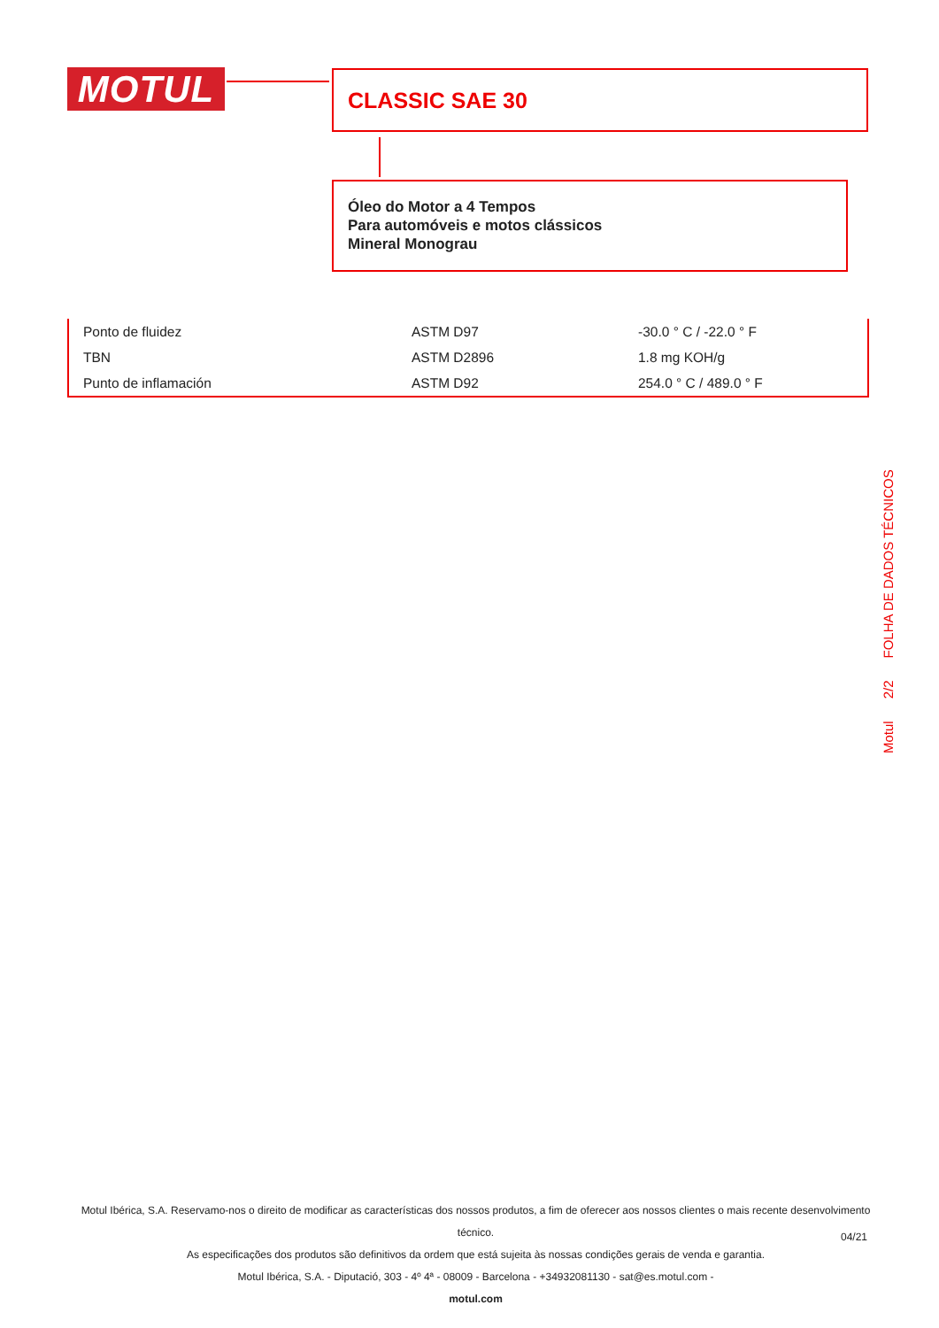MOTUL CLASSIC SAE 30
Óleo do Motor a 4 Tempos
Para automóveis e motos clássicos
Mineral Monograu
| Ponto de fluidez | ASTM D97 | -30.0 ° C / -22.0 ° F |
| TBN | ASTM D2896 | 1.8 mg KOH/g |
| Punto de inflamación | ASTM D92 | 254.0 ° C / 489.0 ° F |
Motul 2/2 FOLHA DE DADOS TÉCNICOS
Motul Ibérica, S.A. Reservamo-nos o direito de modificar as características dos nossos produtos, a fim de oferecer aos nossos clientes o mais recente desenvolvimento técnico.
As especificações dos produtos são definitivos da ordem que está sujeita às nossas condições gerais de venda e garantia.
Motul Ibérica, S.A. - Diputació, 303 - 4º 4ª - 08009 - Barcelona - +34932081130 - sat@es.motul.com -
motul.com
04/21